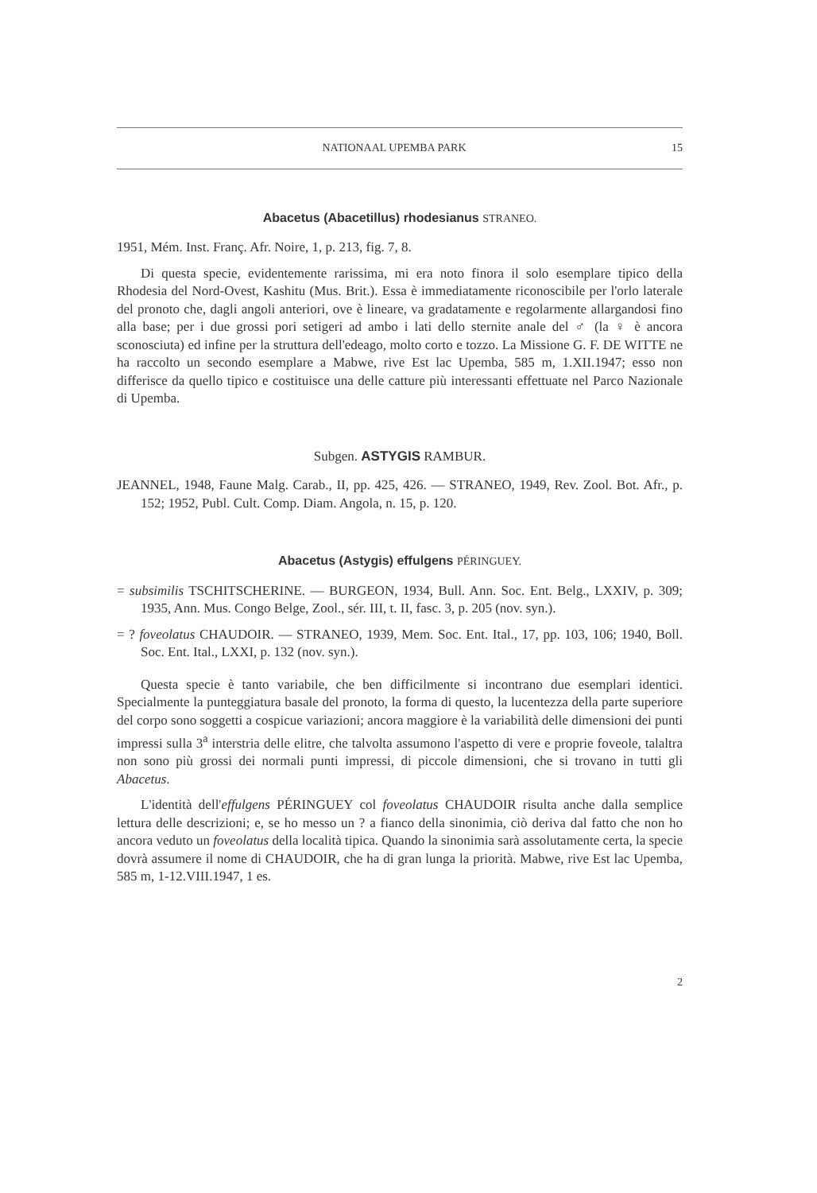NATIONAAL UPEMBA PARK 15
Abacetus (Abacetillus) rhodesianus STRANEO.
1951, Mém. Inst. Franç. Afr. Noire, 1, p. 213, fig. 7, 8.
Di questa specie, evidentemente rarissima, mi era noto finora il solo esemplare tipico della Rhodesia del Nord-Ovest, Kashitu (Mus. Brit.). Essa è immediatamente riconoscibile per l'orlo laterale del pronoto che, dagli angoli anteriori, ove è lineare, va gradatamente e regolarmente allargandosi fino alla base; per i due grossi pori setigeri ad ambo i lati dello sternite anale del ♂ (la ♀ è ancora sconosciuta) ed infine per la struttura dell'edeago, molto corto e tozzo. La Missione G. F. DE WITTE ne ha raccolto un secondo esemplare a Mabwe, rive Est lac Upemba, 585 m, 1.XII.1947; esso non differisce da quello tipico e costituisce una delle catture più interessanti effettuate nel Parco Nazionale di Upemba.
Subgen. ASTYGIS RAMBUR.
JEANNEL, 1948, Faune Malg. Carab., II, pp. 425, 426. — STRANEO, 1949, Rev. Zool. Bot. Afr., p. 152; 1952, Publ. Cult. Comp. Diam. Angola, n. 15, p. 120.
Abacetus (Astygis) effulgens PÉRINGUEY.
= subsimilis TSCHITSCHERINE. — BURGEON, 1934, Bull. Ann. Soc. Ent. Belg., LXXIV, p. 309; 1935, Ann. Mus. Congo Belge, Zool., sér. III, t. II, fasc. 3, p. 205 (nov. syn.).
= ? foveolatus CHAUDOIR. — STRANEO, 1939, Mem. Soc. Ent. Ital., 17, pp. 103, 106; 1940, Boll. Soc. Ent. Ital., LXXI, p. 132 (nov. syn.).
Questa specie è tanto variabile, che ben difficilmente si incontrano due esemplari identici. Specialmente la punteggiatura basale del pronoto, la forma di questo, la lucentezza della parte superiore del corpo sono soggetti a cospicue variazioni; ancora maggiore è la variabilità delle dimensioni dei punti impressi sulla 3<sup>a</sup> interstria delle elitre, che talvolta assumono l'aspetto di vere e proprie foveole, talaltra non sono più grossi dei normali punti impressi, di piccole dimensioni, che si trovano in tutti gli Abacetus.
L'identità dell'effulgens PÉRINGUEY col foveolatus CHAUDOIR risulta anche dalla semplice lettura delle descrizioni; e, se ho messo un ? a fianco della sinonimia, ciò deriva dal fatto che non ho ancora veduto un foveolatus della località tipica. Quando la sinonimia sarà assolutamente certa, la specie dovrà assumere il nome di CHAUDOIR, che ha di gran lunga la priorità. Mabwe, rive Est lac Upemba, 585 m, 1-12.VIII.1947, 1 es.
2